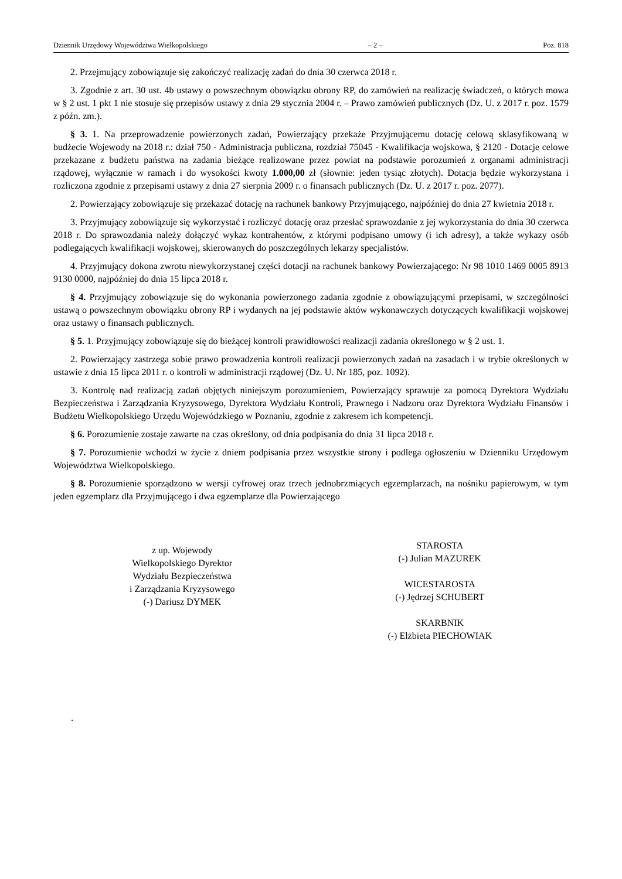Dziennik Urzędowy Województwa Wielkopolskiego – 2 – Poz. 818
2. Przejmujący zobowiązuje się zakończyć realizację zadań do dnia 30 czerwca 2018 r.
3. Zgodnie z art. 30 ust. 4b ustawy o powszechnym obowiązku obrony RP, do zamówień na realizację świadczeń, o których mowa w § 2 ust. 1 pkt 1 nie stosuje się przepisów ustawy z dnia 29 stycznia 2004 r. – Prawo zamówień publicznych (Dz. U. z 2017 r. poz. 1579 z późn. zm.).
§ 3. 1. Na przeprowadzenie powierzonych zadań, Powierzający przekaże Przyjmującemu dotację celową sklasyfikowaną w budżecie Wojewody na 2018 r.: dział 750 - Administracja publiczna, rozdział 75045 - Kwalifikacja wojskowa, § 2120 - Dotacje celowe przekazane z budżetu państwa na zadania bieżące realizowane przez powiat na podstawie porozumień z organami administracji rządowej, wyłącznie w ramach i do wysokości kwoty 1.000,00 zł (słownie: jeden tysiąc złotych). Dotacja będzie wykorzystana i rozliczona zgodnie z przepisami ustawy z dnia 27 sierpnia 2009 r. o finansach publicznych (Dz. U. z 2017 r. poz. 2077).
2. Powierzający zobowiązuje się przekazać dotację na rachunek bankowy Przyjmującego, najpóźniej do dnia 27 kwietnia 2018 r.
3. Przyjmujący zobowiązuje się wykorzystać i rozliczyć dotację oraz przesłać sprawozdanie z jej wykorzystania do dnia 30 czerwca 2018 r. Do sprawozdania należy dołączyć wykaz kontrahentów, z którymi podpisano umowy (i ich adresy), a także wykazy osób podlegających kwalifikacji wojskowej, skierowanych do poszczególnych lekarzy specjalistów.
4. Przyjmujący dokona zwrotu niewykorzystanej części dotacji na rachunek bankowy Powierzającego: Nr 98 1010 1469 0005 8913 9130 0000, najpóźniej do dnia 15 lipca 2018 r.
§ 4. Przyjmujący zobowiązuje się do wykonania powierzonego zadania zgodnie z obowiązującymi przepisami, w szczególności ustawą o powszechnym obowiązku obrony RP i wydanych na jej podstawie aktów wykonawczych dotyczących kwalifikacji wojskowej oraz ustawy o finansach publicznych.
§ 5. 1. Przyjmujący zobowiązuje się do bieżącej kontroli prawidłowości realizacji zadania określonego w § 2 ust. 1.
2. Powierzający zastrzega sobie prawo prowadzenia kontroli realizacji powierzonych zadań na zasadach i w trybie określonych w ustawie z dnia 15 lipca 2011 r. o kontroli w administracji rządowej (Dz. U. Nr 185, poz. 1092).
3. Kontrolę nad realizacją zadań objętych niniejszym porozumieniem, Powierzający sprawuje za pomocą Dyrektora Wydziału Bezpieczeństwa i Zarządzania Kryzysowego, Dyrektora Wydziału Kontroli, Prawnego i Nadzoru oraz Dyrektora Wydziału Finansów i Budżetu Wielkopolskiego Urzędu Wojewódzkiego w Poznaniu, zgodnie z zakresem ich kompetencji.
§ 6. Porozumienie zostaje zawarte na czas określony, od dnia podpisania do dnia 31 lipca 2018 r.
§ 7. Porozumienie wchodzi w życie z dniem podpisania przez wszystkie strony i podlega ogłoszeniu w Dzienniku Urzędowym Województwa Wielkopolskiego.
§ 8. Porozumienie sporządzono w wersji cyfrowej oraz trzech jednobrzmiących egzemplarzach, na nośniku papierowym, w tym jeden egzemplarz dla Przyjmującego i dwa egzemplarze dla Powierzającego
z up. Wojewody
Wielkopolskiego Dyrektor
Wydziału Bezpieczeństwa
i Zarządzania Kryzysowego
(-) Dariusz DYMEK
STAROSTA
(-) Julian MAZUREK
WICESTAROSTA
(-) Jędrzej SCHUBERT
SKARBNIK
(-) Elżbieta PIECHOWIAK
.